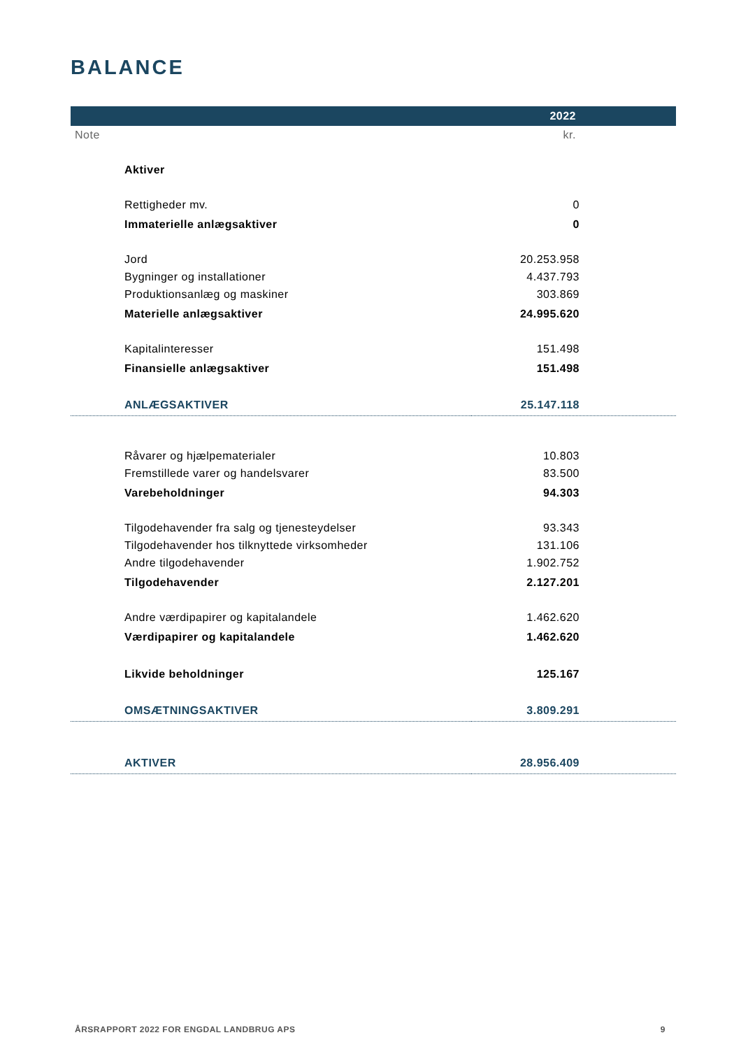BALANCE
| 2022 | |
| --- | --- |
| Note | kr. |
| Aktiver | |
| Rettigheder mv. | 0 |
| Immaterielle anlægsaktiver | 0 |
| Jord | 20.253.958 |
| Bygninger og installationer | 4.437.793 |
| Produktionsanlæg og maskiner | 303.869 |
| Materielle anlægsaktiver | 24.995.620 |
| Kapitalinteresser | 151.498 |
| Finansielle anlægsaktiver | 151.498 |
| ANLÆGSAKTIVER | 25.147.118 |
| Råvarer og hjælpematerialer | 10.803 |
| Fremstillede varer og handelsvarer | 83.500 |
| Varebeholdninger | 94.303 |
| Tilgodehavender fra salg og tjenesteydelser | 93.343 |
| Tilgodehavender hos tilknyttede virksomheder | 131.106 |
| Andre tilgodehavender | 1.902.752 |
| Tilgodehavender | 2.127.201 |
| Andre værdipapirer og kapitalandele | 1.462.620 |
| Værdipapirer og kapitalandele | 1.462.620 |
| Likvide beholdninger | 125.167 |
| OMSÆTNINGSAKTIVER | 3.809.291 |
| AKTIVER | 28.956.409 |
ÅRSRAPPORT 2022 FOR ENGDAL LANDBRUG APS 9